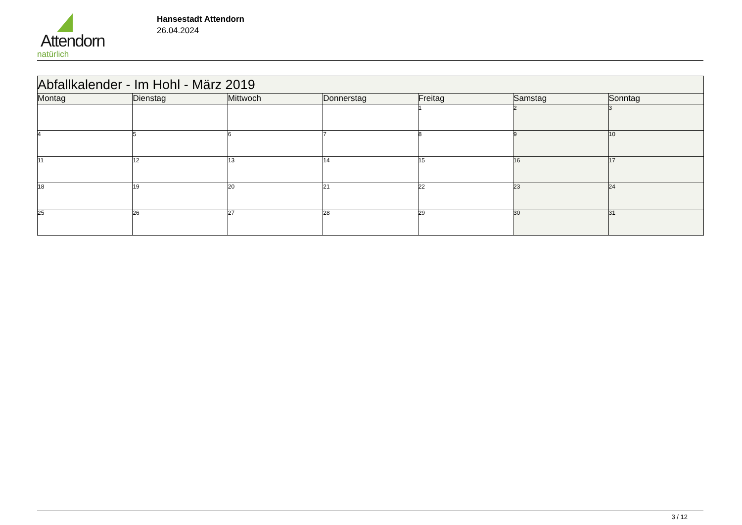Attendorn
natürlich
Hansestadt Attendorn
26.04.2024
| Abfallkalender - Im Hohl - März 2019 | | | | | | |
| Montag | Dienstag | Mittwoch | Donnerstag | Freitag | Samstag | Sonntag |
| | | | | 1 | 2 | 3 |
| 4 | 5 | 6 | 7 | 8 | 9 | 10 |
| 11 | 12 | 13 | 14 | 15 | 16 | 17 |
| 18 | 19 | 20 | 21 | 22 | 23 | 24 |
| 25 | 26 | 27 | 28 | 29 | 30 | 31 |
3 / 12